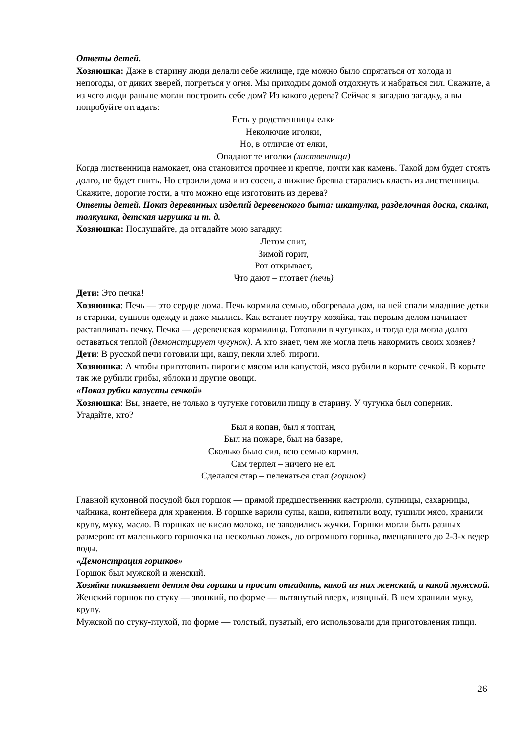Ответы детей.
Хозяюшка: Даже в старину люди делали себе жилище, где можно было спрятаться от холода и непогоды, от диких зверей, погреться у огня. Мы приходим домой отдохнуть и набраться сил. Скажите, а из чего люди раньше могли построить себе дом? Из какого дерева? Сейчас я загадаю загадку, а вы попробуйте отгадать:
Есть у родственницы елки
Неколючие иголки,
Но, в отличие от елки,
Опадают те иголки (лиственница)
Когда лиственница намокает, она становится прочнее и крепче, почти как камень. Такой дом будет стоять долго, не будет гнить. Но строили дома и из сосен, а нижние бревна старались класть из лиственницы. Скажите, дорогие гости, а что можно еще изготовить из дерева?
Ответы детей. Показ деревянных изделий деревенского быта: шкатулка, разделочная доска, скалка, толкушка, детская игрушка и т. д.
Хозяюшка: Послушайте, да отгадайте мою загадку:
Летом спит,
Зимой горит,
Рот открывает,
Что дают – глотает (печь)
Дети: Это печка!
Хозяюшка: Печь — это сердце дома. Печь кормила семью, обогревала дом, на ней спали младшие детки и старики, сушили одежду и даже мылись. Как встанет поутру хозяйка, так первым делом начинает растапливать печку. Печка — деревенская кормилица. Готовили в чугунках, и тогда еда могла долго оставаться теплой (демонстрирует чугунок). А кто знает, чем же могла печь накормить своих хозяев?
Дети: В русской печи готовили щи, кашу, пекли хлеб, пироги.
Хозяюшка: А чтобы приготовить пироги с мясом или капустой, мясо рубили в корыте сечкой. В корыте так же рубили грибы, яблоки и другие овощи.
«Показ рубки капусты сечкой»
Хозяюшка: Вы, знаете, не только в чугунке готовили пищу в старину. У чугунка был соперник. Угадайте, кто?
Был я копан, был я топтан,
Был на пожаре, был на базаре,
Сколько было сил, всю семью кормил.
Сам терпел – ничего не ел.
Сделался стар – пеленаться стал (горшок)
Главной кухонной посудой был горшок — прямой предшественник кастрюли, супницы, сахарницы, чайника, контейнера для хранения. В горшке варили супы, каши, кипятили воду, тушили мясо, хранили крупу, муку, масло. В горшках не кисло молоко, не заводились жучки. Горшки могли быть разных размеров: от маленького горшочка на несколько ложек, до огромного горшка, вмещавшего до 2-3-х ведер воды.
«Демонстрация горшков»
Горшок был мужской и женский.
Хозяйка показывает детям два горшка и просит отгадать, какой из них женский, а какой мужской.
Женский горшок по стуку — звонкий, по форме — вытянутый вверх, изящный. В нем хранили муку, крупу.
Мужской по стуку-глухой, по форме — толстый, пузатый, его использовали для приготовления пищи.
26